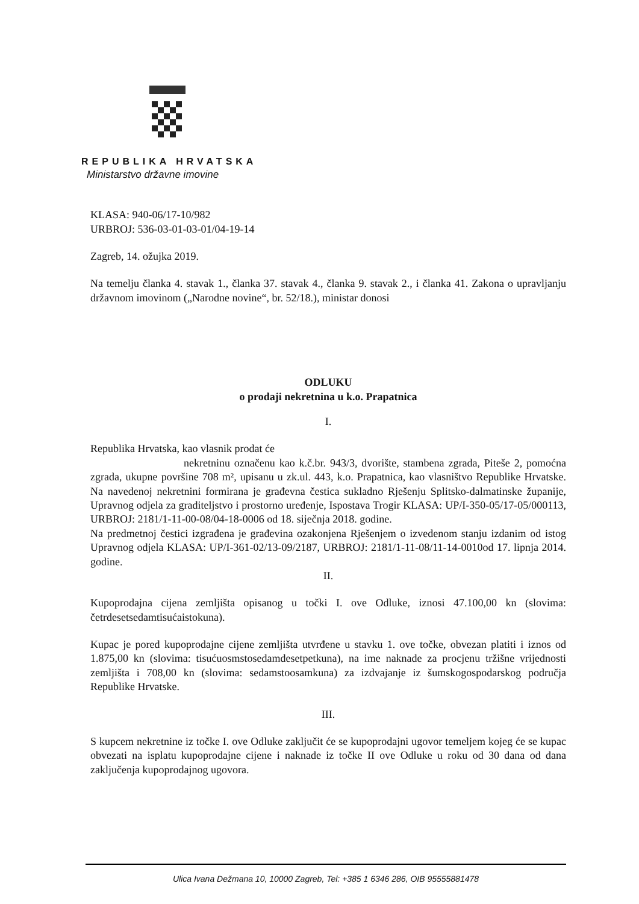REPUBLIKA HRVATSKA
Ministarstvo državne imovine
KLASA: 940-06/17-10/982
URBROJ: 536-03-01-03-01/04-19-14
Zagreb, 14. ožujka 2019.
Na temelju članka 4. stavak 1., članka 37. stavak 4., članka 9. stavak 2., i članka 41. Zakona o upravljanju državnom imovinom („Narodne novine“, br. 52/18.), ministar donosi
ODLUKU
o prodaji nekretnina u k.o. Prapatnica
I.
Republika Hrvatska, kao vlasnik prodat će
nekretninu označenu kao k.č.br. 943/3, dvorište, stambena zgrada, Piteše 2, pomoćna zgrada, ukupne površine 708 m², upisanu u zk.ul. 443, k.o. Prapatnica, kao vlasništvo Republike Hrvatske. Na navedenoj nekretnini formirana je građevna čestica sukladno Rješenju Splitsko-dalmatinske županije, Upravnog odjela za graditeljstvo i prostorno uređenje, Ispostava Trogir KLASA: UP/I-350-05/17-05/000113, URBROJ: 2181/1-11-00-08/04-18-0006 od 18. siječnja 2018. godine.
Na predmetnoj čestici izgrađena je građevina ozakonjena Rješenjem o izvedenom stanju izdanim od istog Upravnog odjela KLASA: UP/I-361-02/13-09/2187, URBROJ: 2181/1-11-08/11-14-0010od 17. lipnja 2014. godine.
II.
Kupoprodajna cijena zemljišta opisanog u točki I. ove Odluke, iznosi 47.100,00 kn (slovima: četrdesetsedamtisućaistokuna).
Kupac je pored kupoprodajne cijene zemljišta utvrđene u stavku 1. ove točke, obvezan platiti i iznos od 1.875,00 kn (slovima: tisućuosmstosedamdesetpetkuna), na ime naknade za procjenu tržišne vrijednosti zemljišta i 708,00 kn (slovima: sedamstoosamkuna) za izdvajanje iz šumskogospodarskog područja Republike Hrvatske.
III.
S kupcem nekretnine iz točke I. ove Odluke zaključit će se kupoprodajni ugovor temeljem kojeg će se kupac obvezati na isplatu kupoprodajne cijene i naknade iz točke II ove Odluke u roku od 30 dana od dana zaključenja kupoprodajnog ugovora.
Ulica Ivana Dežmana 10, 10000 Zagreb, Tel: +385 1 6346 286, OIB 95555881478